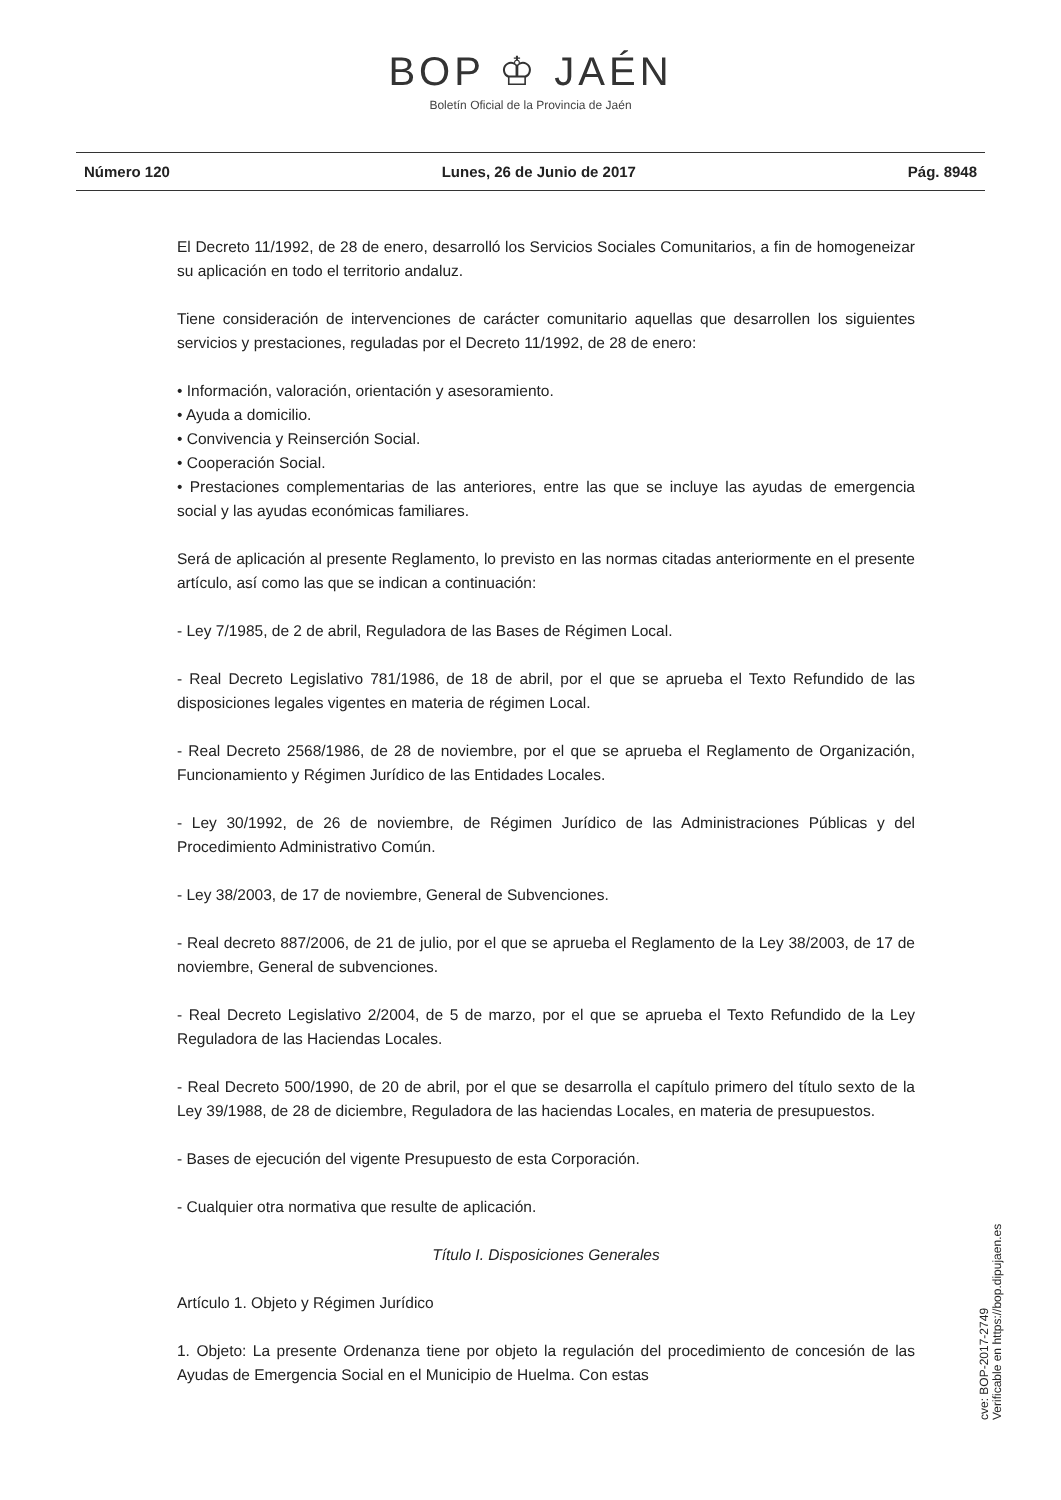BOP ♔ JAÉN
Boletín Oficial de la Provincia de Jaén
Número 120 Lunes, 26 de Junio de 2017 Pág. 8948
El Decreto 11/1992, de 28 de enero, desarrolló los Servicios Sociales Comunitarios, a fin de homogeneizar su aplicación en todo el territorio andaluz.
Tiene consideración de intervenciones de carácter comunitario aquellas que desarrollen los siguientes servicios y prestaciones, reguladas por el Decreto 11/1992, de 28 de enero:
• Información, valoración, orientación y asesoramiento.
• Ayuda a domicilio.
• Convivencia y Reinserción Social.
• Cooperación Social.
• Prestaciones complementarias de las anteriores, entre las que se incluye las ayudas de emergencia social y las ayudas económicas familiares.
Será de aplicación al presente Reglamento, lo previsto en las normas citadas anteriormente en el presente artículo, así como las que se indican a continuación:
- Ley 7/1985, de 2 de abril, Reguladora de las Bases de Régimen Local.
- Real Decreto Legislativo 781/1986, de 18 de abril, por el que se aprueba el Texto Refundido de las disposiciones legales vigentes en materia de régimen Local.
- Real Decreto 2568/1986, de 28 de noviembre, por el que se aprueba el Reglamento de Organización, Funcionamiento y Régimen Jurídico de las Entidades Locales.
- Ley 30/1992, de 26 de noviembre, de Régimen Jurídico de las Administraciones Públicas y del Procedimiento Administrativo Común.
- Ley 38/2003, de 17 de noviembre, General de Subvenciones.
- Real decreto 887/2006, de 21 de julio, por el que se aprueba el Reglamento de la Ley 38/2003, de 17 de noviembre, General de subvenciones.
- Real Decreto Legislativo 2/2004, de 5 de marzo, por el que se aprueba el Texto Refundido de la Ley Reguladora de las Haciendas Locales.
- Real Decreto 500/1990, de 20 de abril, por el que se desarrolla el capítulo primero del título sexto de la Ley 39/1988, de 28 de diciembre, Reguladora de las haciendas Locales, en materia de presupuestos.
- Bases de ejecución del vigente Presupuesto de esta Corporación.
- Cualquier otra normativa que resulte de aplicación.
Título I. Disposiciones Generales
Artículo 1. Objeto y Régimen Jurídico
1. Objeto: La presente Ordenanza tiene por objeto la regulación del procedimiento de concesión de las Ayudas de Emergencia Social en el Municipio de Huelma. Con estas
cve: BOP-2017-2749
Verificable en https://bop.dipujaen.es